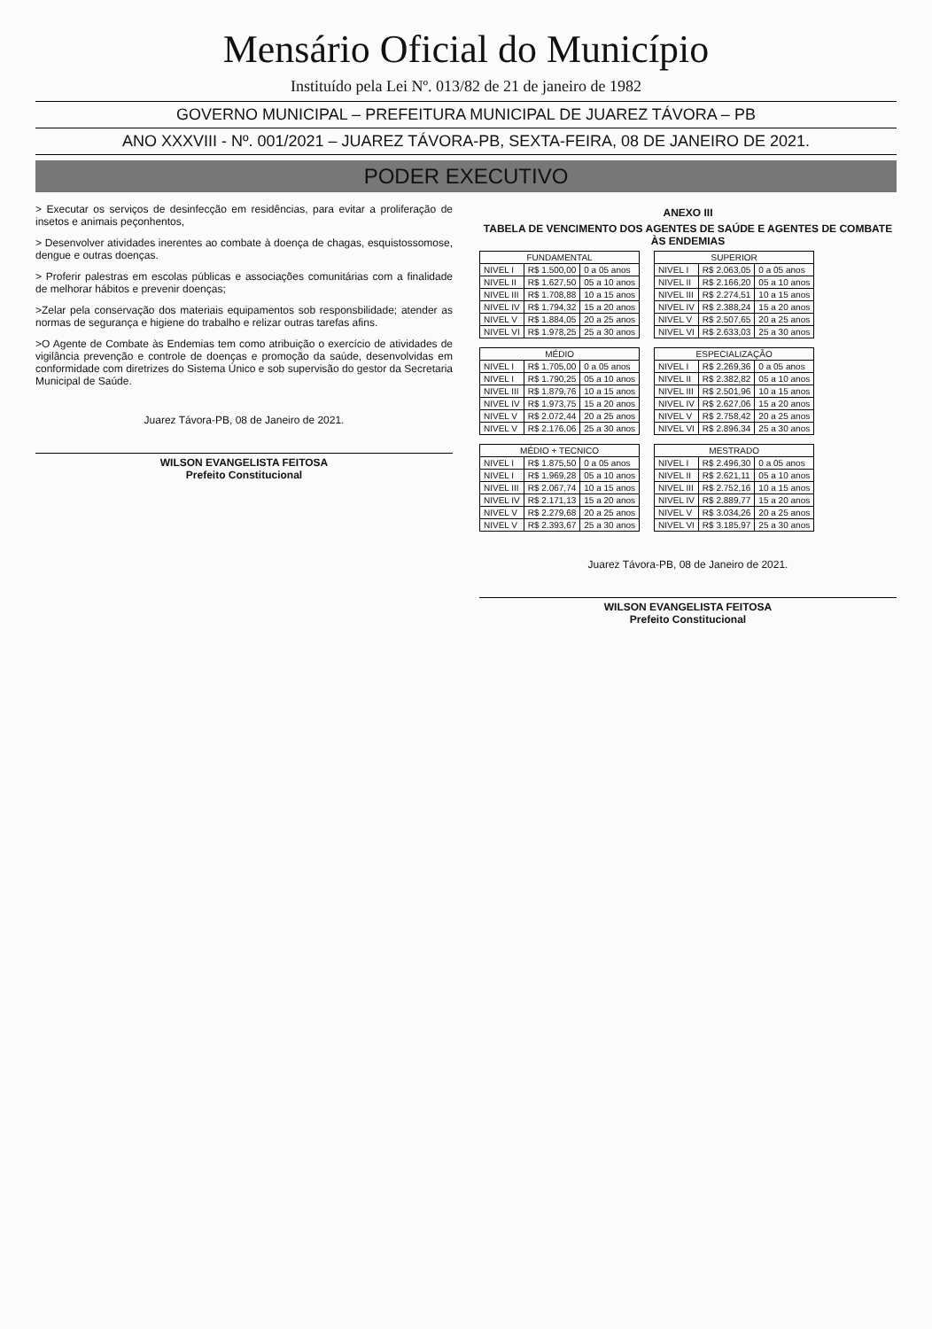Mensário Oficial do Município
Instituído pela Lei Nº. 013/82 de 21 de janeiro de 1982
GOVERNO MUNICIPAL – PREFEITURA MUNICIPAL DE JUAREZ TÁVORA – PB
ANO XXXVIII - Nº. 001/2021 – JUAREZ TÁVORA-PB, SEXTA-FEIRA, 08 DE JANEIRO DE 2021.
PODER EXECUTIVO
> Executar os serviços de desinfecção em residências, para evitar a proliferação de insetos e animais peçonhentos,
> Desenvolver atividades inerentes ao combate à doença de chagas, esquistossomose, dengue e outras doenças.
> Proferir palestras em escolas públicas e associações comunitárias com a finalidade de melhorar hábitos e prevenir doenças;
>Zelar pela conservação dos materiais equipamentos sob responsbilidade; atender as normas de segurança e higiene do trabalho e relizar outras tarefas afins.
>O Agente de Combate às Endemias tem como atribuição o exercício de atividades de vigilância prevenção e controle de doenças e promoção da saúde, desenvolvidas em conformidade com diretrizes do Sistema Único e sob supervisão do gestor da Secretaria Municipal de Saúde.
Juarez Távora-PB, 08 de Janeiro de 2021.
WILSON EVANGELISTA FEITOSA
Prefeito Constitucional
ANEXO III
TABELA DE VENCIMENTO DOS AGENTES DE SAÚDE E AGENTES DE COMBATE ÀS ENDEMIAS
| FUNDAMENTAL | | |
| --- | --- | --- |
| NIVEL I | R$ 1.500,00 | 0 a 05 anos |
| NIVEL II | R$ 1.627,50 | 05 a 10 anos |
| NIVEL III | R$ 1.708,88 | 10 a 15 anos |
| NIVEL IV | R$ 1.794,32 | 15 a 20 anos |
| NIVEL V | R$ 1.884,05 | 20 a 25 anos |
| NIVEL VI | R$ 1.978,25 | 25 a 30 anos |
| SUPERIOR | | |
| --- | --- | --- |
| NIVEL I | R$ 2.063,05 | 0 a 05 anos |
| NIVEL II | R$ 2.166,20 | 05 a 10 anos |
| NIVEL III | R$ 2.274,51 | 10 a 15 anos |
| NIVEL IV | R$ 2.388,24 | 15 a 20 anos |
| NIVEL V | R$ 2.507,65 | 20 a 25 anos |
| NIVEL VI | R$ 2.633,03 | 25 a 30 anos |
| MÉDIO | | |
| --- | --- | --- |
| NIVEL I | R$ 1.705,00 | 0 a 05 anos |
| NIVEL I | R$ 1.790,25 | 05 a 10 anos |
| NIVEL III | R$ 1.879,76 | 10 a 15 anos |
| NIVEL IV | R$ 1.973,75 | 15 a 20 anos |
| NIVEL V | R$ 2.072,44 | 20 a 25 anos |
| NIVEL V | R$ 2.176,06 | 25 a 30 anos |
| ESPECIALIZAÇÃO | | |
| --- | --- | --- |
| NIVEL I | R$ 2.269,36 | 0 a 05 anos |
| NIVEL II | R$ 2.382,82 | 05 a 10 anos |
| NIVEL III | R$ 2.501,96 | 10 a 15 anos |
| NIVEL IV | R$ 2.627,06 | 15 a 20 anos |
| NIVEL V | R$ 2.758,42 | 20 a 25 anos |
| NIVEL VI | R$ 2.896,34 | 25 a 30 anos |
| MÉDIO + TECNICO | | |
| --- | --- | --- |
| NIVEL I | R$ 1.875,50 | 0 a 05 anos |
| NIVEL I | R$ 1.969,28 | 05 a 10 anos |
| NIVEL III | R$ 2.067,74 | 10 a 15 anos |
| NIVEL IV | R$ 2.171,13 | 15 a 20 anos |
| NIVEL V | R$ 2.279,68 | 20 a 25 anos |
| NIVEL V | R$ 2.393,67 | 25 a 30 anos |
| MESTRADO | | |
| --- | --- | --- |
| NIVEL I | R$ 2.496,30 | 0 a 05 anos |
| NIVEL II | R$ 2.621,11 | 05 a 10 anos |
| NIVEL III | R$ 2.752,16 | 10 a 15 anos |
| NIVEL IV | R$ 2.889,77 | 15 a 20 anos |
| NIVEL V | R$ 3.034,26 | 20 a 25 anos |
| NIVEL VI | R$ 3.185,97 | 25 a 30 anos |
Juarez Távora-PB, 08 de Janeiro de 2021.
WILSON EVANGELISTA FEITOSA
Prefeito Constitucional